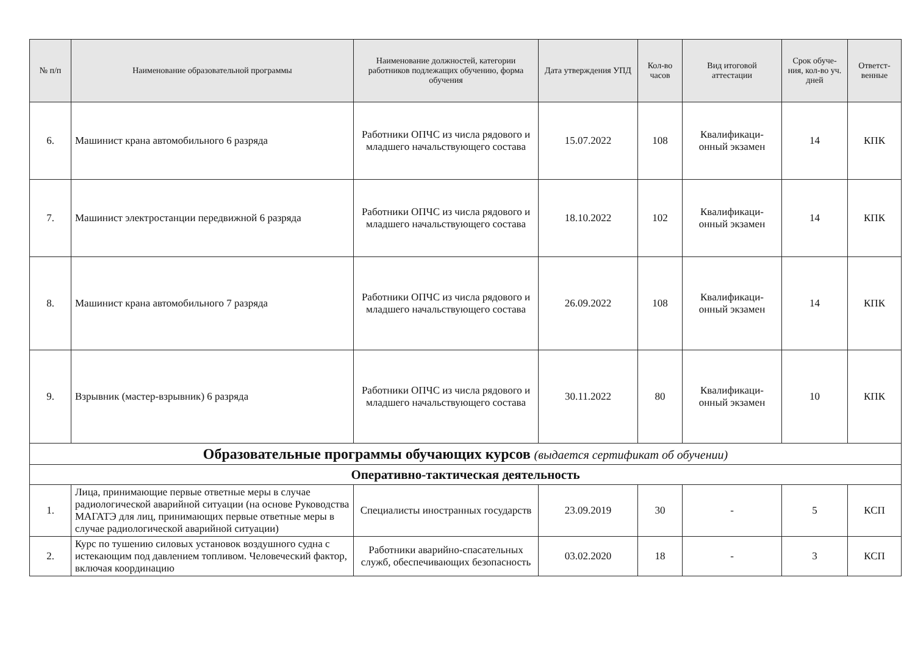| № п/п | Наименование образовательной программы | Наименование должностей, категории работников подлежащих обучению, форма обучения | Дата утверждения УПД | Кол-во часов | Вид итоговой аттестации | Срок обуче-ния, кол-во уч. дней | Ответст-венные |
| --- | --- | --- | --- | --- | --- | --- | --- |
| 6. | Машинист крана автомобильного 6 разряда | Работники ОПЧС из числа рядового и младшего начальствующего состава | 15.07.2022 | 108 | Квалификаци-онный экзамен | 14 | КПК |
| 7. | Машинист электростанции передвижной 6 разряда | Работники ОПЧС из числа рядового и младшего начальствующего состава | 18.10.2022 | 102 | Квалификаци-онный экзамен | 14 | КПК |
| 8. | Машинист крана автомобильного 7 разряда | Работники ОПЧС из числа рядового и младшего начальствующего состава | 26.09.2022 | 108 | Квалификаци-онный экзамен | 14 | КПК |
| 9. | Взрывник (мастер-взрывник) 6 разряда | Работники ОПЧС из числа рядового и младшего начальствующего состава | 30.11.2022 | 80 | Квалификаци-онный экзамен | 10 | КПК |
| Образовательные программы обучающих курсов (выдается сертификат об обучении) | | | | | | | |
| Оперативно-тактическая деятельность | | | | | | | |
| 1. | Лица, принимающие первые ответные меры в случае радиологической аварийной ситуации (на основе Руководства МАГАТЭ для лиц, принимающих первые ответные меры в случае радиологической аварийной ситуации) | Специалисты иностранных государств | 23.09.2019 | 30 | - | 5 | КСП |
| 2. | Курс по тушению силовых установок воздушного судна с истекающим под давлением топливом. Человеческий фактор, включая координацию | Работники аварийно-спасательных служб, обеспечивающих безопасность | 03.02.2020 | 18 | - | 3 | КСП |